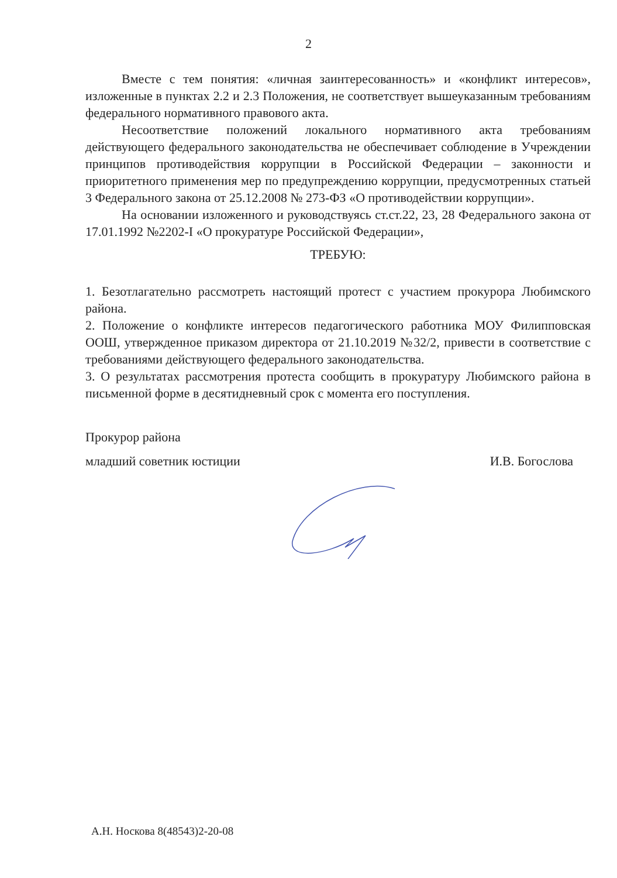2
Вместе с тем понятия: «личная заинтересованность» и «конфликт интересов», изложенные в пунктах 2.2 и 2.3 Положения, не соответствует вышеуказанным требованиям федерального нормативного правового акта.
Несоответствие положений локального нормативного акта требованиям действующего федерального законодательства не обеспечивает соблюдение в Учреждении принципов противодействия коррупции в Российской Федерации – законности и приоритетного применения мер по предупреждению коррупции, предусмотренных статьей 3 Федерального закона от 25.12.2008 № 273-ФЗ «О противодействии коррупции».
На основании изложенного и руководствуясь ст.ст.22, 23, 28 Федерального закона от 17.01.1992 №2202-I «О прокуратуре Российской Федерации»,
ТРЕБУЮ:
1. Безотлагательно рассмотреть настоящий протест с участием прокурора Любимского района.
2. Положение о конфликте интересов педагогического работника МОУ Филипповская ООШ, утвержденное приказом директора от 21.10.2019 №32/2, привести в соответствие с требованиями действующего федерального законодательства.
3. О результатах рассмотрения протеста сообщить в прокуратуру Любимского района в письменной форме в десятидневный срок с момента его поступления.
Прокурор района
младший советник юстиции И.В. Богослова
А.Н. Носкова 8(48543)2-20-08